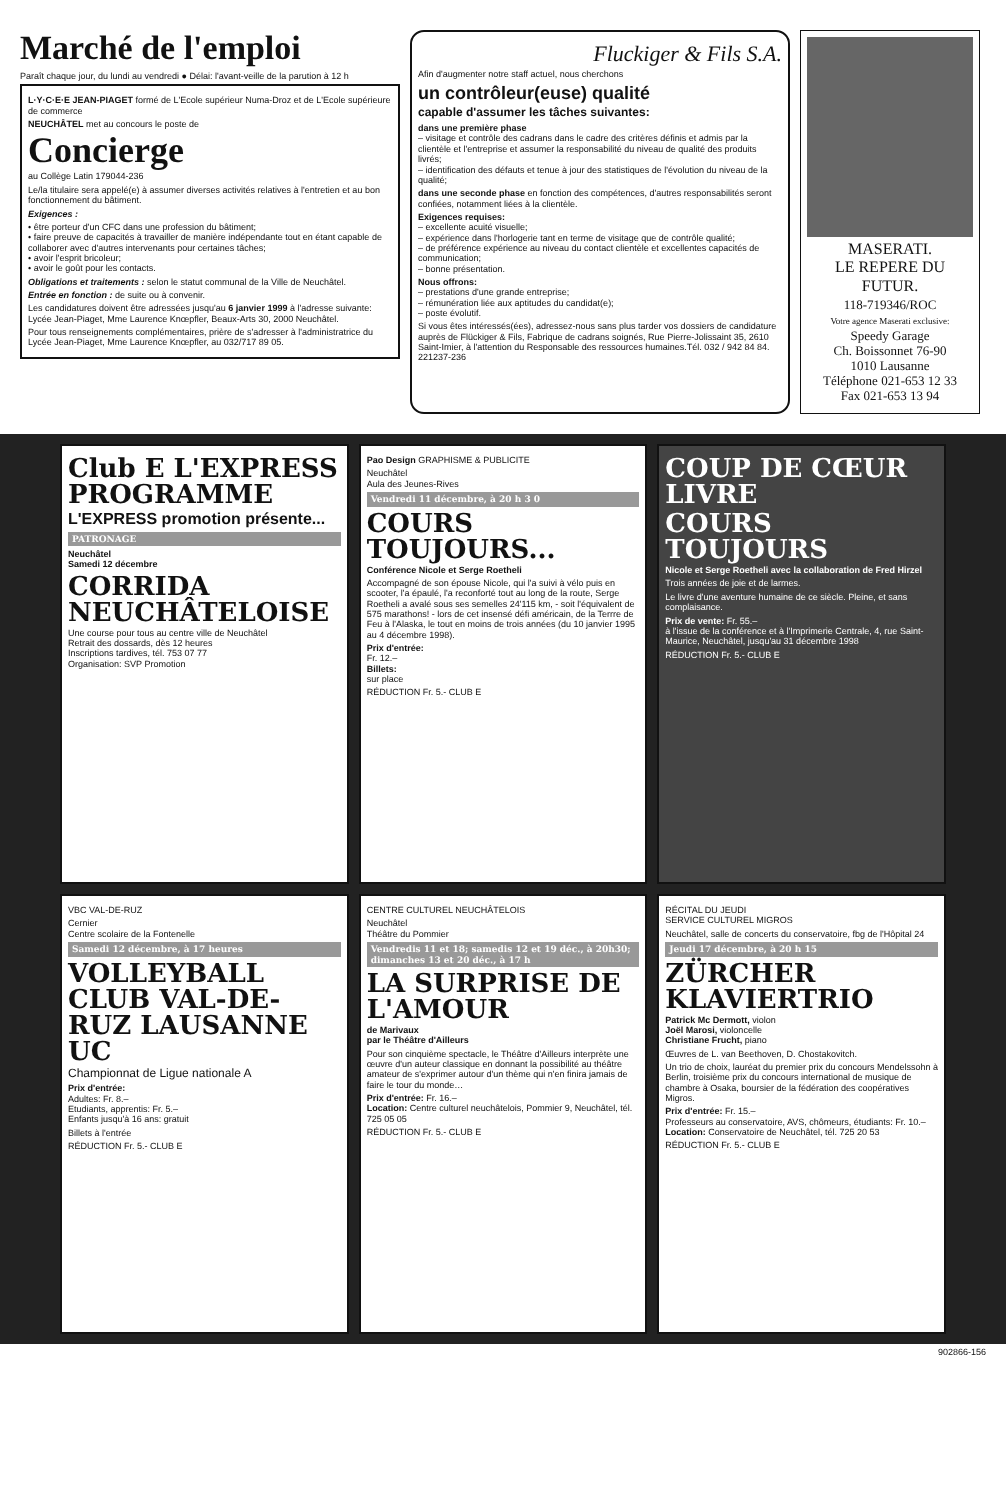Marché de l'emploi
Paraît chaque jour, du lundi au vendredi ● Délai: l'avant-veille de la parution à 12 h
L·Y·C·E·E JEAN-PIAGET formé de L'Ecole supérieur Numa-Droz et de L'Ecole supérieure de commerce
NEUCHÂTEL met au concours le poste de
Concierge
au Collège Latin 179044-236
Le/la titulaire sera appelé(e) à assumer diverses activités relatives à l'entretien et au bon fonctionnement du bâtiment.
Exigences :
• être porteur d'un CFC dans une profession du bâtiment;
• faire preuve de capacités à travailler de manière indépendante tout en étant capable de collaborer avec d'autres intervenants pour certaines tâches;
• avoir l'esprit bricoleur;
• avoir le goût pour les contacts.
Obligations et traitements : selon le statut communal de la Ville de Neuchâtel.
Entrée en fonction : de suite ou à convenir.
Les candidatures doivent être adressées jusqu'au 6 janvier 1999 à l'adresse suivante: Lycée Jean-Piaget, Mme Laurence Knœpfler, Beaux-Arts 30, 2000 Neuchâtel.
Pour tous renseignements complémentaires, prière de s'adresser à l'administratrice du Lycée Jean-Piaget, Mme Laurence Knœpfler, au 032/717 89 05.
Fluckiger & Fils S.A.
Afin d'augmenter notre staff actuel, nous cherchons
un contrôleur(euse) qualité
capable d'assumer les tâches suivantes:
dans une première phase
– visitage et contrôle des cadrans dans le cadre des critères définis et admis par la clientèle et l'entreprise et assumer la responsabilité du niveau de qualité des produits livrés;
– identification des défauts et tenue à jour des statistiques de l'évolution du niveau de la qualité;
dans une seconde phase en fonction des compétences, d'autres responsabilités seront confiées, notamment liées à la clientèle.
Exigences requises:
– excellente acuité visuelle;
– expérience dans l'horlogerie tant en terme de visitage que de contrôle qualité;
– de préférence expérience au niveau du contact clientèle et excellentes capacités de communication;
– bonne présentation.
Nous offrons:
– prestations d'une grande entreprise;
– rémunération liée aux aptitudes du candidat(e);
– poste évolutif.
Si vous êtes intéressés(ées), adressez-nous sans plus tarder vos dossiers de candidature auprès de Flückiger & Fils, Fabrique de cadrans soignés, Rue Pierre-Jolissaint 35, 2610 Saint-Imier, à l'attention du Responsable des ressources humaines.Tél. 032 / 942 84 84. 221237-236
MASERATI.
LE REPERE DU FUTUR.
118-719346/ROC
Votre agence Maserati exclusive:
Speedy Garage
Ch. Boissonnet 76-90
1010 Lausanne
Téléphone 021-653 12 33
Fax 021-653 13 94
Club E L'EXPRESS PROGRAMME
L'EXPRESS promotion présente...
PATRONAGE
Neuchâtel
Samedi 12 décembre
CORRIDA NEUCHÂTELOISE
Une course pour tous au centre ville de Neuchâtel
Retrait des dossards, dès 12 heures
Inscriptions tardives, tél. 753 07 77
Organisation: SVP Promotion
Pao Design GRAPHISME & PUBLICITE
Neuchâtel
Aula des Jeunes-Rives
Vendredi 11 décembre, à 20 h 3 0
COURS TOUJOURS...
Conférence Nicole et Serge Roetheli
Accompagné de son épouse Nicole, qui l'a suivi à vélo puis en scooter, l'a épaulé, l'a reconforté tout au long de la route, Serge Roetheli a avalé sous ses semelles 24'115 km, - soit l'équivalent de 575 marathons! - lors de cet insensé défi américain, de la Terrre de Feu à l'Alaska, le tout en moins de trois années (du 10 janvier 1995 au 4 décembre 1998).
Prix d'entrée:
Fr. 12.–
Billets:
sur place
RÉDUCTION Fr. 5.- CLUB E
COUP DE CŒUR LIVRE
COURS TOUJOURS
Nicole et Serge Roetheli avec la collaboration de Fred Hirzel
Trois années de joie et de larmes.
Le livre d'une aventure humaine de ce siècle. Pleine, et sans complaisance.
Prix de vente: Fr. 55.–
à l'issue de la conférence et à l'Imprimerie Centrale, 4, rue Saint-Maurice, Neuchâtel, jusqu'au 31 décembre 1998
RÉDUCTION Fr. 5.- CLUB E
VBC VAL-DE-RUZ
Cernier
Centre scolaire de la Fontenelle
Samedi 12 décembre, à 17 heures
VOLLEYBALL CLUB VAL-DE-RUZ LAUSANNE UC
Championnat de Ligue nationale A
Prix d'entrée:
Adultes: Fr. 8.–
Etudiants, apprentis: Fr. 5.–
Enfants jusqu'à 16 ans: gratuit
Billets à l'entrée
RÉDUCTION Fr. 5.- CLUB E
CENTRE CULTUREL NEUCHÂTELOIS
Neuchâtel
Théâtre du Pommier
Vendredis 11 et 18; samedis 12 et 19 déc., à 20h30; dimanches 13 et 20 déc., à 17 h
LA SURPRISE DE L'AMOUR
de Marivaux
par le Théâtre d'Ailleurs
Pour son cinquième spectacle, le Théâtre d'Ailleurs interprète une œuvre d'un auteur classique en donnant la possibilité au théâtre amateur de s'exprimer autour d'un thème qui n'en finira jamais de faire le tour du monde…
Prix d'entrée: Fr. 16.–
Location: Centre culturel neuchâtelois, Pommier 9, Neuchâtel, tél. 725 05 05
RÉDUCTION Fr. 5.- CLUB E
RÉCITAL DU JEUDI
SERVICE CULTUREL MIGROS
Neuchâtel, salle de concerts du conservatoire, fbg de l'Hôpital 24
Jeudi 17 décembre, à 20 h 15
ZÜRCHER KLAVIERTRIO
Patrick Mc Dermott, violon
Joël Marosi, violoncelle
Christiane Frucht, piano
Œuvres de L. van Beethoven, D. Chostakovitch.
Un trio de choix, lauréat du premier prix du concours Mendelssohn à Berlin, troisième prix du concours international de musique de chambre à Osaka, boursier de la fédération des coopératives Migros.
Prix d'entrée: Fr. 15.–
Professeurs au conservatoire, AVS, chômeurs, étudiants: Fr. 10.–
Location: Conservatoire de Neuchâtel, tél. 725 20 53
RÉDUCTION Fr. 5.- CLUB E
902866-156